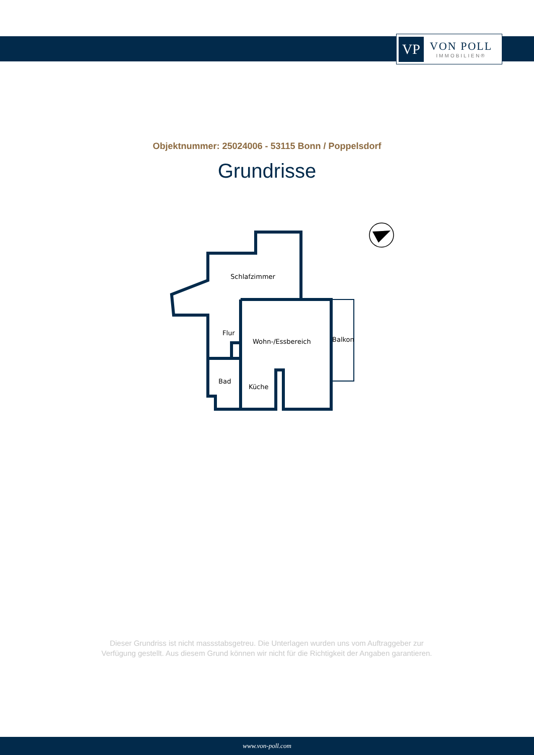VP
VON POLL
IMMOBILIEN®
Objektnummer: 25024006 - 53115 Bonn / Poppelsdorf
Grundrisse
Schlafzimmer
Flur
Wohn-/Essbereich
Balkon
Bad
Küche
Dieser Grundriss ist nicht massstabsgetreu. Die Unterlagen wurden uns vom Auftraggeber zur Verfügung gestellt. Aus diesem Grund können wir nicht für die Richtigkeit der Angaben garantieren.
www.von-poll.com